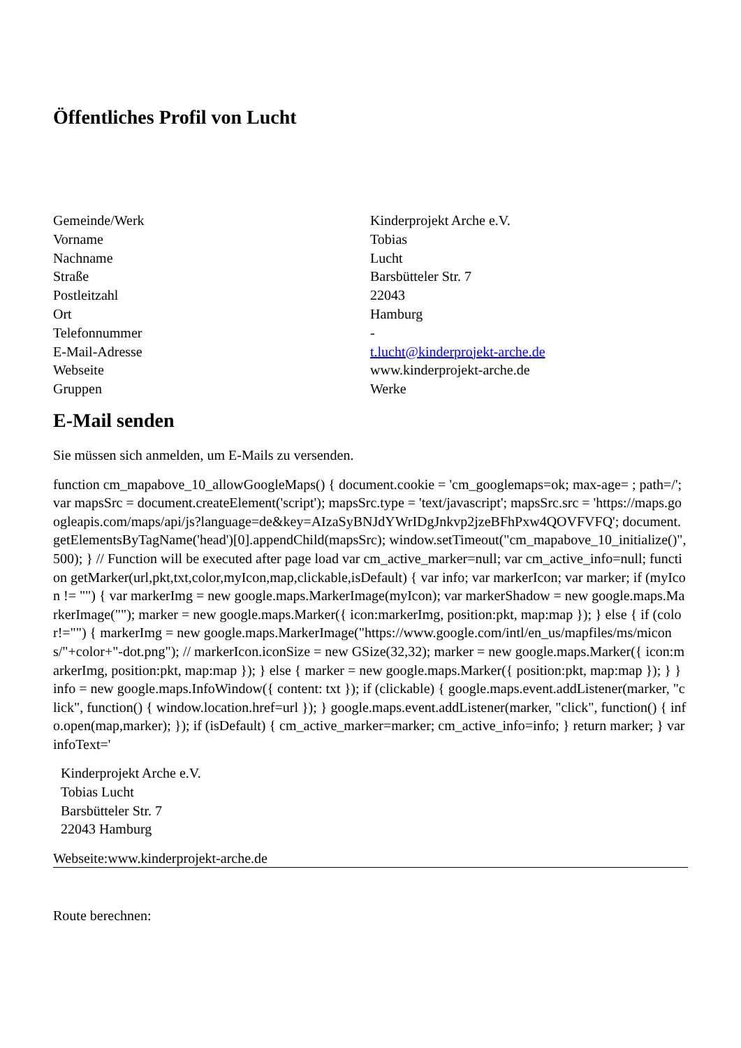Öffentliches Profil von Lucht
| Gemeinde/Werk | Kinderprojekt Arche e.V. |
| Vorname | Tobias |
| Nachname | Lucht |
| Straße | Barsbütteler Str. 7 |
| Postleitzahl | 22043 |
| Ort | Hamburg |
| Telefonnummer | - |
| E-Mail-Adresse | t.lucht@kinderprojekt-arche.de |
| Webseite | www.kinderprojekt-arche.de |
| Gruppen | Werke |
E-Mail senden
Sie müssen sich anmelden, um E-Mails zu versenden.
function cm_mapabove_10_allowGoogleMaps() { document.cookie = 'cm_googlemaps=ok; max-age= ; path=/'; var mapsSrc = document.createElement('script'); mapsSrc.type = 'text/javascript'; mapsSrc.src = 'https://maps.googleapis.com/maps/api/js?language=de&key=AIzaSyBNJdYWrIDgJnkvp2jzeBFhPxw4QOVFVFQ'; document.getElementsByTagName('head')[0].appendChild(mapsSrc); window.setTimeout("cm_mapabove_10_initialize()", 500); } // Function will be executed after page load var cm_active_marker=null; var cm_active_info=null; function getMarker(url,pkt,txt,color,myIcon,map,clickable,isDefault) { var info; var markerIcon; var marker; if (myIcon != "") { var markerImg = new google.maps.MarkerImage(myIcon); var markerShadow = new google.maps.MarkerImage(""); marker = new google.maps.Marker({ icon:markerImg, position:pkt, map:map }); } else { if (color!="") { markerImg = new google.maps.MarkerImage("https://www.google.com/intl/en_us/mapfiles/ms/micons/"+color+"-dot.png"); // markerIcon.iconSize = new GSize(32,32); marker = new google.maps.Marker({ icon:markerImg, position:pkt, map:map }); } else { marker = new google.maps.Marker({ position:pkt, map:map }); } } info = new google.maps.InfoWindow({ content: txt }); if (clickable) { google.maps.event.addListener(marker, "click", function() { window.location.href=url }); } google.maps.event.addListener(marker, "click", function() { info.open(map,marker); }); if (isDefault) { cm_active_marker=marker; cm_active_info=info; } return marker; } var infoText='
Kinderprojekt Arche e.V.
Tobias Lucht
Barsbütteler Str. 7
22043 Hamburg
Webseite:www.kinderprojekt-arche.de
Route berechnen: